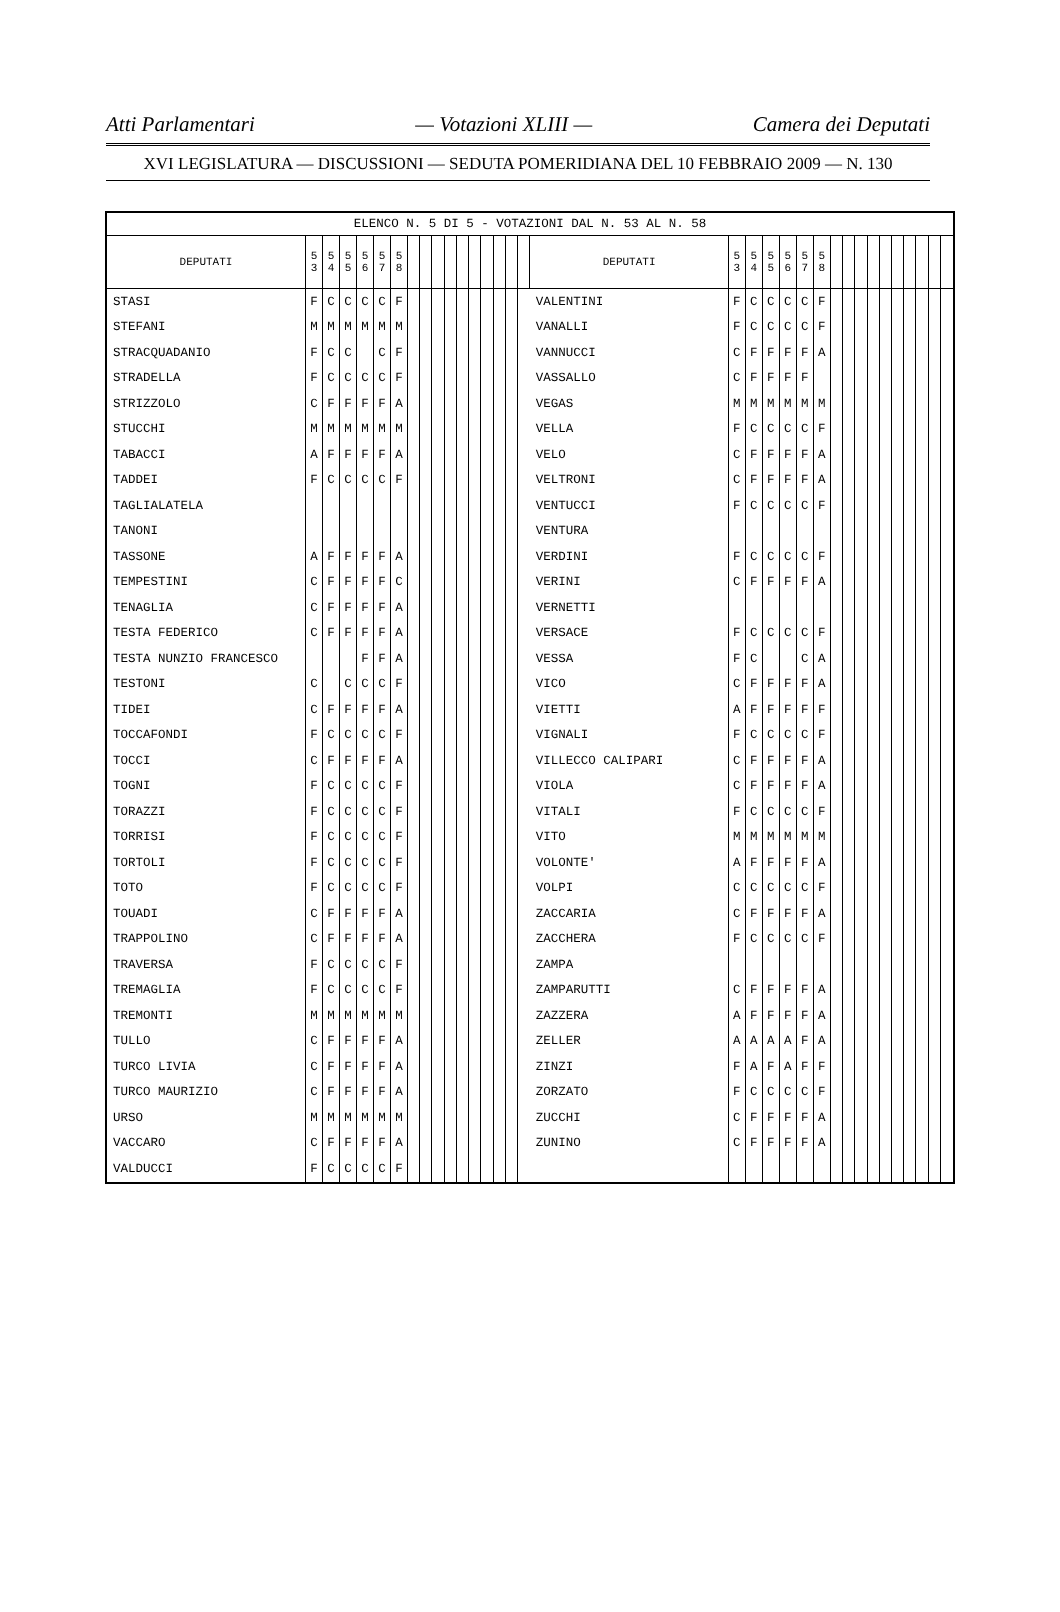Atti Parlamentari — Votazioni XLIII — Camera dei Deputati
XVI LEGISLATURA — DISCUSSIONI — SEDUTA POMERIDIANA DEL 10 FEBBRAIO 2009 — N. 130
| ELENCO N. 5 DI 5 - VOTAZIONI DAL N. 53 AL N. 58 | | | | | | | | | | | | | | | | | | | | | | | | | | | | | | | | | |
| DEPUTATI | 5 3 | 5 4 | 5 5 | 5 6 | 5 7 | 5 8 | | | | | | | | | | | DEPUTATI | 5 3 | 5 4 | 5 5 | 5 6 | 5 7 | 5 8 | | | | | | | | | | |
| STASI | F | C | C | C | C | F | | | | | | | | | | | VALENTINI | F | C | C | C | C | F | | | | | | | | | | |
| STEFANI | M | M | M | M | M | M | | | | | | | | | | | VANALLI | F | C | C | C | C | F | | | | | | | | | | |
| STRACQUADANIO | F | C | C | | C | F | | | | | | | | | | | VANNUCCI | C | F | F | F | F | A | | | | | | | | | | |
| STRADELLA | F | C | C | C | C | F | | | | | | | | | | | VASSALLO | C | F | F | F | F | | | | | | | | | | | |
| STRIZZOLO | C | F | F | F | F | A | | | | | | | | | | | VEGAS | M | M | M | M | M | M | | | | | | | | | | |
| STUCCHI | M | M | M | M | M | M | | | | | | | | | | | VELLA | F | C | C | C | C | F | | | | | | | | | | |
| TABACCI | A | F | F | F | F | A | | | | | | | | | | | VELO | C | F | F | F | F | A | | | | | | | | | | |
| TADDEI | F | C | C | C | C | F | | | | | | | | | | | VELTRONI | C | F | F | F | F | A | | | | | | | | | | |
| TAGLIALATELA | | | | | | | | | | | | | | | | | VENTUCCI | F | C | C | C | C | F | | | | | | | | | | |
| TANONI | | | | | | | | | | | | | | | | | VENTURA | | | | | | | | | | | | | | | | |
| TASSONE | A | F | F | F | F | A | | | | | | | | | | | VERDINI | F | C | C | C | C | F | | | | | | | | | | |
| TEMPESTINI | C | F | F | F | F | C | | | | | | | | | | | VERINI | C | F | F | F | F | A | | | | | | | | | | |
| TENAGLIA | C | F | F | F | F | A | | | | | | | | | | | VERNETTI | | | | | | | | | | | | | | | | |
| TESTA FEDERICO | C | F | F | F | F | A | | | | | | | | | | | VERSACE | F | C | C | C | C | F | | | | | | | | | | |
| TESTA NUNZIO FRANCESCO | | | | F | F | A | | | | | | | | | | | VESSA | F | C | | | C | A | | | | | | | | | | |
| TESTONI | C | | C | C | C | F | | | | | | | | | | | VICO | C | F | F | F | F | A | | | | | | | | | | |
| TIDEI | C | F | F | F | F | A | | | | | | | | | | | VIETTI | A | F | F | F | F | F | | | | | | | | | | |
| TOCCAFONDI | F | C | C | C | C | F | | | | | | | | | | | VIGNALI | F | C | C | C | C | F | | | | | | | | | | |
| TOCCI | C | F | F | F | F | A | | | | | | | | | | | VILLECCO CALIPARI | C | F | F | F | F | A | | | | | | | | | | |
| TOGNI | F | C | C | C | C | F | | | | | | | | | | | VIOLA | C | F | F | F | F | A | | | | | | | | | | |
| TORAZZI | F | C | C | C | C | F | | | | | | | | | | | VITALI | F | C | C | C | C | F | | | | | | | | | | |
| TORRISI | F | C | C | C | C | F | | | | | | | | | | | VITO | M | M | M | M | M | M | | | | | | | | | | |
| TORTOLI | F | C | C | C | C | F | | | | | | | | | | | VOLONTE' | A | F | F | F | F | A | | | | | | | | | | |
| TOTO | F | C | C | C | C | F | | | | | | | | | | | VOLPI | C | C | C | C | C | F | | | | | | | | | | |
| TOUADI | C | F | F | F | F | A | | | | | | | | | | | ZACCARIA | C | F | F | F | F | A | | | | | | | | | | |
| TRAPPOLINO | C | F | F | F | F | A | | | | | | | | | | | ZACCHERA | F | C | C | C | C | F | | | | | | | | | | |
| TRAVERSA | F | C | C | C | C | F | | | | | | | | | | | ZAMPA | | | | | | | | | | | | | | | | |
| TREMAGLIA | F | C | C | C | C | F | | | | | | | | | | | ZAMPARUTTI | C | F | F | F | F | A | | | | | | | | | | |
| TREMONTI | M | M | M | M | M | M | | | | | | | | | | | ZAZZERA | A | F | F | F | F | A | | | | | | | | | | |
| TULLO | C | F | F | F | F | A | | | | | | | | | | | ZELLER | A | A | A | A | F | A | | | | | | | | | | |
| TURCO LIVIA | C | F | F | F | F | A | | | | | | | | | | | ZINZI | F | A | F | A | F | F | | | | | | | | | | |
| TURCO MAURIZIO | C | F | F | F | F | A | | | | | | | | | | | ZORZATO | F | C | C | C | C | F | | | | | | | | | | |
| URSO | M | M | M | M | M | M | | | | | | | | | | | ZUCCHI | C | F | F | F | F | A | | | | | | | | | | |
| VACCARO | C | F | F | F | F | A | | | | | | | | | | | ZUNINO | C | F | F | F | F | A | | | | | | | | | | |
| VALDUCCI | F | C | C | C | C | F | | | | | | | | | | | | | | | | | | | | | | | | | | | |